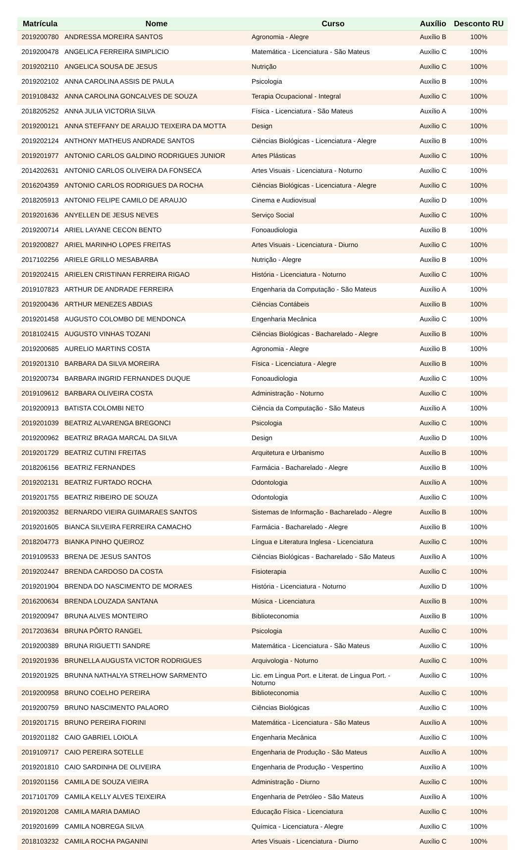| Matrícula | Nome | Curso | Auxílio | Desconto RU |
| --- | --- | --- | --- | --- |
| 2019200780 | ANDRESSA MOREIRA SANTOS | Agronomia - Alegre | Auxílio B | 100% |
| 2019200478 | ANGELICA FERREIRA SIMPLICIO | Matemática - Licenciatura - São Mateus | Auxílio C | 100% |
| 2019202110 | ANGELICA SOUSA DE JESUS | Nutrição | Auxílio C | 100% |
| 2019202102 | ANNA CAROLINA ASSIS DE PAULA | Psicologia | Auxílio B | 100% |
| 2019108432 | ANNA CAROLINA GONCALVES DE SOUZA | Terapia Ocupacional - Integral | Auxílio C | 100% |
| 2018205252 | ANNA JULIA VICTORIA SILVA | Física - Licenciatura - São Mateus | Auxílio A | 100% |
| 2019200121 | ANNA STEFFANY DE ARAUJO TEIXEIRA DA MOTTA | Design | Auxílio C | 100% |
| 2019202124 | ANTHONY MATHEUS ANDRADE SANTOS | Ciências Biológicas - Licenciatura - Alegre | Auxílio B | 100% |
| 2019201977 | ANTONIO CARLOS GALDINO RODRIGUES JUNIOR | Artes Plásticas | Auxílio C | 100% |
| 2014202631 | ANTONIO CARLOS OLIVEIRA DA FONSECA | Artes Visuais - Licenciatura - Noturno | Auxílio C | 100% |
| 2016204359 | ANTONIO CARLOS RODRIGUES DA ROCHA | Ciências Biológicas - Licenciatura - Alegre | Auxílio C | 100% |
| 2018205913 | ANTONIO FELIPE CAMILO DE ARAUJO | Cinema e Audiovisual | Auxílio D | 100% |
| 2019201636 | ANYELLEN DE JESUS NEVES | Serviço Social | Auxílio C | 100% |
| 2019200714 | ARIEL LAYANE CECON BENTO | Fonoaudiologia | Auxílio B | 100% |
| 2019200827 | ARIEL MARINHO LOPES FREITAS | Artes Visuais - Licenciatura - Diurno | Auxílio C | 100% |
| 2017102256 | ARIELE GRILLO MESABARBA | Nutrição - Alegre | Auxílio B | 100% |
| 2019202415 | ARIELEN CRISTINAN FERREIRA RIGAO | História - Licenciatura - Noturno | Auxílio C | 100% |
| 2019107823 | ARTHUR DE ANDRADE FERREIRA | Engenharia da Computação - São Mateus | Auxílio A | 100% |
| 2019200436 | ARTHUR MENEZES ABDIAS | Ciências Contábeis | Auxílio B | 100% |
| 2019201458 | AUGUSTO COLOMBO DE MENDONCA | Engenharia Mecânica | Auxílio C | 100% |
| 2018102415 | AUGUSTO VINHAS TOZANI | Ciências Biológicas - Bacharelado - Alegre | Auxílio B | 100% |
| 2019200685 | AURELIO MARTINS COSTA | Agronomia - Alegre | Auxílio B | 100% |
| 2019201310 | BARBARA DA SILVA MOREIRA | Física - Licenciatura - Alegre | Auxílio B | 100% |
| 2019200734 | BARBARA INGRID FERNANDES DUQUE | Fonoaudiologia | Auxílio C | 100% |
| 2019109612 | BARBARA OLIVEIRA COSTA | Administração - Noturno | Auxílio C | 100% |
| 2019200913 | BATISTA COLOMBI NETO | Ciência da Computação - São Mateus | Auxílio A | 100% |
| 2019201039 | BEATRIZ ALVARENGA BREGONCI | Psicologia | Auxílio C | 100% |
| 2019200962 | BEATRIZ BRAGA MARCAL DA SILVA | Design | Auxílio D | 100% |
| 2019201729 | BEATRIZ CUTINI FREITAS | Arquitetura e Urbanismo | Auxílio B | 100% |
| 2018206156 | BEATRIZ FERNANDES | Farmácia - Bacharelado - Alegre | Auxílio B | 100% |
| 2019202131 | BEATRIZ FURTADO ROCHA | Odontologia | Auxílio A | 100% |
| 2019201755 | BEATRIZ RIBEIRO DE SOUZA | Odontologia | Auxílio C | 100% |
| 2019200352 | BERNARDO VIEIRA GUIMARAES SANTOS | Sistemas de Informação - Bacharelado - Alegre | Auxílio B | 100% |
| 2019201605 | BIANCA SILVEIRA FERREIRA CAMACHO | Farmácia - Bacharelado - Alegre | Auxílio B | 100% |
| 2018204773 | BIANKA PINHO QUEIROZ | Língua e Literatura Inglesa - Licenciatura | Auxílio C | 100% |
| 2019109533 | BRENA DE JESUS SANTOS | Ciências Biológicas - Bacharelado - São Mateus | Auxílio A | 100% |
| 2019202447 | BRENDA CARDOSO DA COSTA | Fisioterapia | Auxílio C | 100% |
| 2019201904 | BRENDA DO NASCIMENTO DE MORAES | História - Licenciatura - Noturno | Auxílio D | 100% |
| 2016200634 | BRENDA LOUZADA SANTANA | Música - Licenciatura | Auxílio B | 100% |
| 2019200947 | BRUNA ALVES MONTEIRO | Biblioteconomia | Auxílio B | 100% |
| 2017203634 | BRUNA PÔRTO RANGEL | Psicologia | Auxílio C | 100% |
| 2019200389 | BRUNA RIGUETTI SANDRE | Matemática - Licenciatura - São Mateus | Auxílio C | 100% |
| 2019201936 | BRUNELLA AUGUSTA VICTOR RODRIGUES | Arquivologia - Noturno | Auxílio C | 100% |
| 2019201925 | BRUNNA NATHALYA STRELHOW SARMENTO | Lic. em Lingua Port. e Literat. de Lingua Port. - Noturno | Auxílio C | 100% |
| 2019200958 | BRUNO COELHO PEREIRA | Biblioteconomia | Auxílio C | 100% |
| 2019200759 | BRUNO NASCIMENTO PALAORO | Ciências Biológicas | Auxílio C | 100% |
| 2019201715 | BRUNO PEREIRA FIORINI | Matemática - Licenciatura - São Mateus | Auxílio A | 100% |
| 2019201182 | CAIO GABRIEL LOIOLA | Engenharia Mecânica | Auxílio C | 100% |
| 2019109717 | CAIO PEREIRA SOTELLE | Engenharia de Produção - São Mateus | Auxílio A | 100% |
| 2019201810 | CAIO SARDINHA DE OLIVEIRA | Engenharia de Produção - Vespertino | Auxílio A | 100% |
| 2019201156 | CAMILA DE SOUZA VIEIRA | Administração - Diurno | Auxílio C | 100% |
| 2017101709 | CAMILA KELLY ALVES TEIXEIRA | Engenharia de Petróleo - São Mateus | Auxílio A | 100% |
| 2019201208 | CAMILA MARIA DAMIAO | Educação Física - Licenciatura | Auxílio C | 100% |
| 2019201699 | CAMILA NOBREGA SILVA | Química - Licenciatura - Alegre | Auxílio C | 100% |
| 2018103232 | CAMILA ROCHA PAGANINI | Artes Visuais - Licenciatura - Diurno | Auxílio C | 100% |